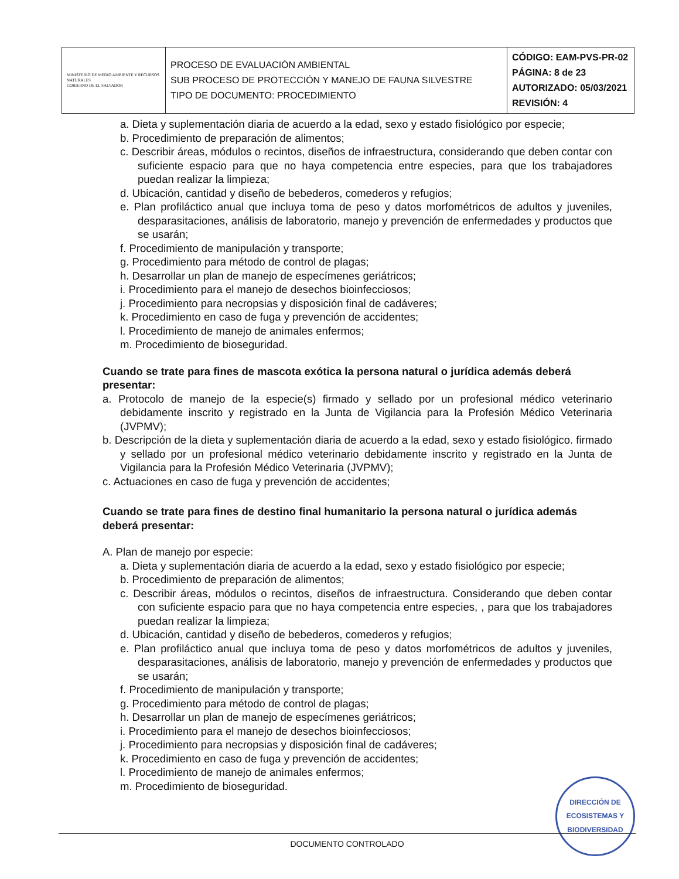| MINISTERIO DE MEDIO AMBIENTE Y RECURSOS NATURALES GOBIERNO DE EL SALVADOR | PROCESO DE EVALUACIÓN AMBIENTAL SUB PROCESO DE PROTECCIÓN Y MANEJO DE FAUNA SILVESTRE TIPO DE DOCUMENTO: PROCEDIMIENTO | CÓDIGO: EAM-PVS-PR-02 PÁGINA: 8 de 23 AUTORIZADO: 05/03/2021 REVISIÓN: 4 |
a. Dieta y suplementación diaria de acuerdo a la edad, sexo y estado fisiológico por especie;
b. Procedimiento de preparación de alimentos;
c. Describir áreas, módulos o recintos, diseños de infraestructura, considerando que deben contar con suficiente espacio para que no haya competencia entre especies, para que los trabajadores puedan realizar la limpieza;
d. Ubicación, cantidad y diseño de bebederos, comederos y refugios;
e. Plan profiláctico anual que incluya toma de peso y datos morfométricos de adultos y juveniles, desparasitaciones, análisis de laboratorio, manejo y prevención de enfermedades y productos que se usarán;
f. Procedimiento de manipulación y transporte;
g. Procedimiento para método de control de plagas;
h. Desarrollar un plan de manejo de especímenes geriátricos;
i. Procedimiento para el manejo de desechos bioinfecciosos;
j. Procedimiento para necropsias y disposición final de cadáveres;
k. Procedimiento en caso de fuga y prevención de accidentes;
l. Procedimiento de manejo de animales enfermos;
m. Procedimiento de bioseguridad.
Cuando se trate para fines de mascota exótica la persona natural o jurídica además deberá presentar:
a. Protocolo de manejo de la especie(s) firmado y sellado por un profesional médico veterinario debidamente inscrito y registrado en la Junta de Vigilancia para la Profesión Médico Veterinaria (JVPMV);
b. Descripción de la dieta y suplementación diaria de acuerdo a la edad, sexo y estado fisiológico. firmado y sellado por un profesional médico veterinario debidamente inscrito y registrado en la Junta de Vigilancia para la Profesión Médico Veterinaria (JVPMV);
c. Actuaciones en caso de fuga y prevención de accidentes;
Cuando se trate para fines de destino final humanitario la persona natural o jurídica además deberá presentar:
A. Plan de manejo por especie:
a. Dieta y suplementación diaria de acuerdo a la edad, sexo y estado fisiológico por especie;
b. Procedimiento de preparación de alimentos;
c. Describir áreas, módulos o recintos, diseños de infraestructura. Considerando que deben contar con suficiente espacio para que no haya competencia entre especies, , para que los trabajadores puedan realizar la limpieza;
d. Ubicación, cantidad y diseño de bebederos, comederos y refugios;
e. Plan profiláctico anual que incluya toma de peso y datos morfométricos de adultos y juveniles, desparasitaciones, análisis de laboratorio, manejo y prevención de enfermedades y productos que se usarán;
f. Procedimiento de manipulación y transporte;
g. Procedimiento para método de control de plagas;
h. Desarrollar un plan de manejo de especímenes geriátricos;
i. Procedimiento para el manejo de desechos bioinfecciosos;
j. Procedimiento para necropsias y disposición final de cadáveres;
k. Procedimiento en caso de fuga y prevención de accidentes;
l. Procedimiento de manejo de animales enfermos;
m. Procedimiento de bioseguridad.
DIRECCIÓN DE
ECOSISTEMAS Y
BIODIVERSIDAD
DOCUMENTO CONTROLADO